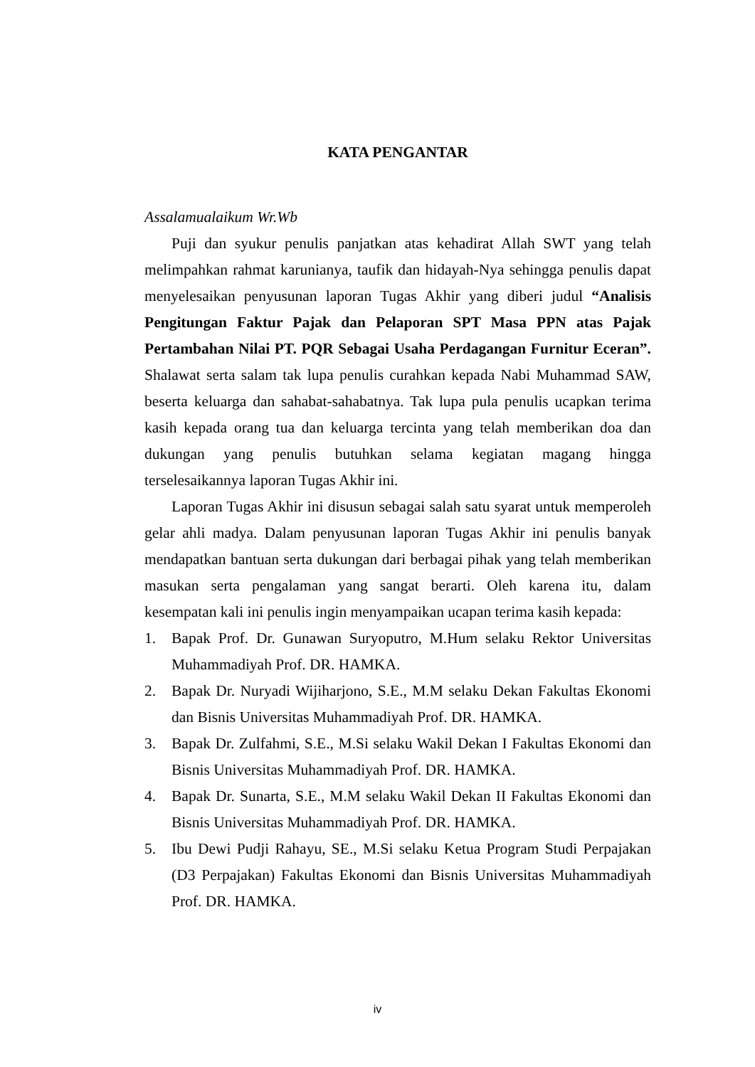KATA PENGANTAR
Assalamualaikum Wr.Wb
Puji dan syukur penulis panjatkan atas kehadirat Allah SWT yang telah melimpahkan rahmat karunianya, taufik dan hidayah-Nya sehingga penulis dapat menyelesaikan penyusunan laporan Tugas Akhir yang diberi judul “Analisis Pengitungan Faktur Pajak dan Pelaporan SPT Masa PPN atas Pajak Pertambahan Nilai PT. PQR Sebagai Usaha Perdagangan Furnitur Eceran”. Shalawat serta salam tak lupa penulis curahkan kepada Nabi Muhammad SAW, beserta keluarga dan sahabat-sahabatnya. Tak lupa pula penulis ucapkan terima kasih kepada orang tua dan keluarga tercinta yang telah memberikan doa dan dukungan yang penulis butuhkan selama kegiatan magang hingga terselesaikannya laporan Tugas Akhir ini.
Laporan Tugas Akhir ini disusun sebagai salah satu syarat untuk memperoleh gelar ahli madya. Dalam penyusunan laporan Tugas Akhir ini penulis banyak mendapatkan bantuan serta dukungan dari berbagai pihak yang telah memberikan masukan serta pengalaman yang sangat berarti. Oleh karena itu, dalam kesempatan kali ini penulis ingin menyampaikan ucapan terima kasih kepada:
1. Bapak Prof. Dr. Gunawan Suryoputro, M.Hum selaku Rektor Universitas Muhammadiyah Prof. DR. HAMKA.
2. Bapak Dr. Nuryadi Wijiharjono, S.E., M.M selaku Dekan Fakultas Ekonomi dan Bisnis Universitas Muhammadiyah Prof. DR. HAMKA.
3. Bapak Dr. Zulfahmi, S.E., M.Si selaku Wakil Dekan I Fakultas Ekonomi dan Bisnis Universitas Muhammadiyah Prof. DR. HAMKA.
4. Bapak Dr. Sunarta, S.E., M.M selaku Wakil Dekan II Fakultas Ekonomi dan Bisnis Universitas Muhammadiyah Prof. DR. HAMKA.
5. Ibu Dewi Pudji Rahayu, SE., M.Si selaku Ketua Program Studi Perpajakan (D3 Perpajakan) Fakultas Ekonomi dan Bisnis Universitas Muhammadiyah Prof. DR. HAMKA.
iv